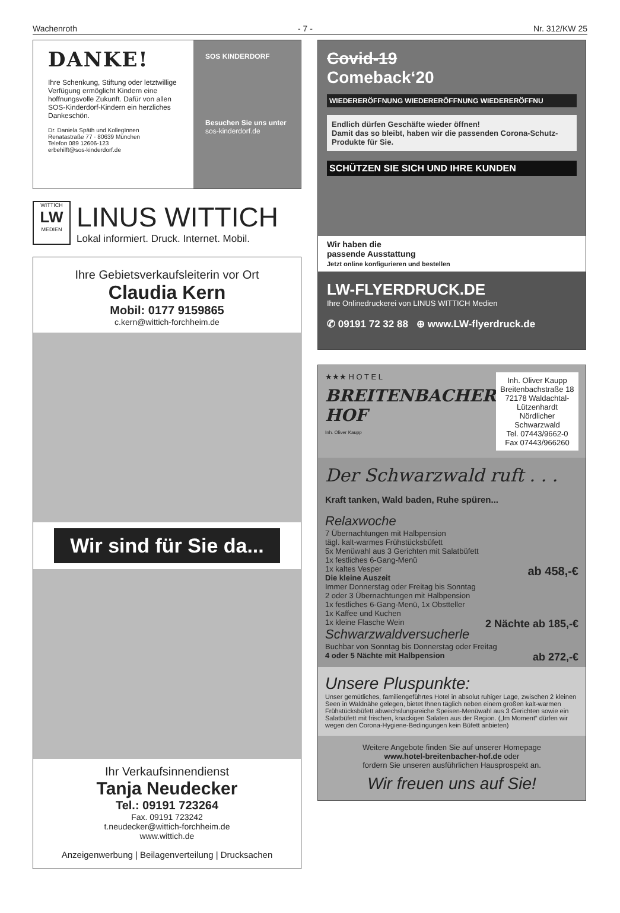Wachenroth - 7 - Nr. 312/KW 25
DANKE!
Ihre Schenkung, Stiftung oder letztwillige Verfügung ermög­licht Kindern eine hoffnungsvolle Zukunft. Dafür von allen SOS-Kinderdorf-Kindern ein herzliches Dankeschön.
Dr. Daniela Späth und KollegInnen
Renatastraße 77 · 80639 München
Telefon 089 12606-123
erbehilft@sos-kinderdorf.de
SOS KINDERDORF
Besuchen Sie uns unter
sos-kinderdorf.de
WITTICH
LW
MEDIEN
LINUS WITTICH
Lokal informiert. Druck. Internet. Mobil.
Ihre Gebietsverkaufsleiterin vor Ort
Claudia Kern
Mobil: 0177 9159865
c.kern@wittich-forchheim.de
Wir sind für Sie da...
Ihr Verkaufsinnendienst
Tanja Neudecker
Tel.: 09191 723264
Fax. 09191 723242
t.neudecker@wittich-forchheim.de
www.wittich.de
Anzeigenwerbung | Beilagenverteilung | Drucksachen
Covid-19
Comeback‘20
WIEDERERÖFFNUNG WIEDERERÖFFNUNG WIEDERERÖFFNU
Endlich dürfen Geschäfte wieder öffnen!
Damit das so bleibt, haben wir die passenden Corona-Schutz-Produkte für Sie.
SCHÜTZEN SIE SICH UND IHRE KUNDEN
Wir haben die
passende Ausstattung
Jetzt online konfigurieren und bestellen
LW-FLYERDRUCK.DE
Ihre Onlinedruckerei von LINUS WITTICH Medien
✆ 09191 72 32 88 ⊕ www.LW-flyerdruck.de
★★★ H O T E L
BREITENBACHER HOF
Inh. Oliver Kaupp
Inh. Oliver Kaupp
Breitenbachstraße 18
72178 Waldachtal-Lützenhardt
Nördlicher Schwarzwald
Tel. 07443/9662-0
Fax 07443/966260
Der Schwarzwald ruft . . .
Kraft tanken, Wald baden, Ruhe spüren...
Relaxwoche
7 Übernachtungen mit Halbpension
tägl. kalt-warmes Frühstücksbüfett
5x Menüwahl aus 3 Gerichten mit Salatbüfett
1x festliches 6-Gang-Menü
1x kaltes Vesper ab 458,-€
Die kleine Auszeit
Immer Donnerstag oder Freitag bis Sonntag
2 oder 3 Übernachtungen mit Halbpension
1x festliches 6-Gang-Menü, 1x Obstteller
1x Kaffee und Kuchen
1x kleine Flasche Wein 2 Nächte ab 185,-€
Schwarzwaldversucherle
Buchbar von Sonntag bis Donnerstag oder Freitag
4 oder 5 Nächte mit Halbpension ab 272,-€
Unsere Pluspunkte:
Unser gemütliches, familiengeführtes Hotel in absolut ruhiger Lage, zwischen 2 kleinen Seen in Waldnähe gelegen, bietet Ihnen täglich neben einem großen kalt-warmen Frühstücksbüfett abwechslungsreiche Speisen-Menüwahl aus 3 Gerichten sowie ein Salatbüfett mit frischen, knackigen Salaten aus der Region. („Im Moment“ dürfen wir wegen den Corona-Hygiene-Bedingungen kein Büfett anbieten)
Weitere Angebote finden Sie auf unserer Homepage
www.hotel-breitenbacher-hof.de oder
fordern Sie unseren ausführlichen Hausprospekt an.
Wir freuen uns auf Sie!